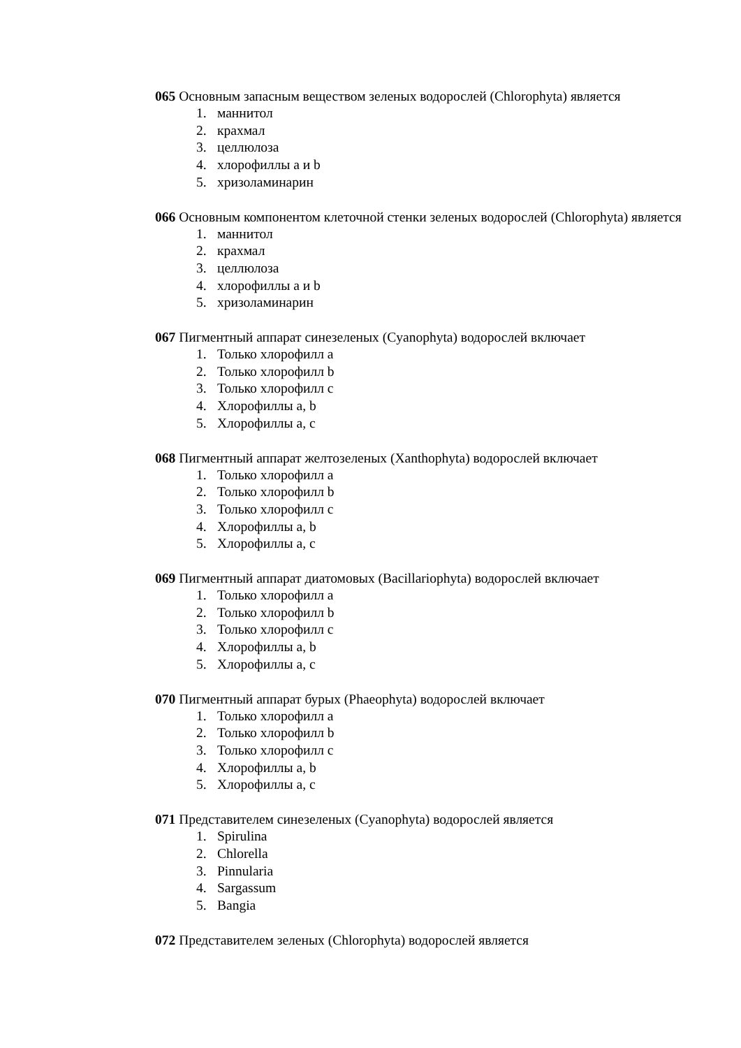065 Основным запасным веществом зеленых водорослей (Chlorophyta) является
1. маннитол
2. крахмал
3. целлюлоза
4. хлорофиллы а и b
5. хризоламинарин
066 Основным компонентом клеточной стенки зеленых водорослей (Chlorophyta) является
1. маннитол
2. крахмал
3. целлюлоза
4. хлорофиллы а и b
5. хризоламинарин
067 Пигментный аппарат синезеленых (Cyanophyta) водорослей включает
1. Только хлорофилл a
2. Только хлорофилл b
3. Только хлорофилл c
4. Хлорофиллы a, b
5. Хлорофиллы a, c
068 Пигментный аппарат желтозеленых (Xanthophyta) водорослей включает
1. Только хлорофилл a
2. Только хлорофилл b
3. Только хлорофилл c
4. Хлорофиллы a, b
5. Хлорофиллы a, c
069 Пигментный аппарат диатомовых (Bacillariophyta) водорослей включает
1. Только хлорофилл a
2. Только хлорофилл b
3. Только хлорофилл c
4. Хлорофиллы a, b
5. Хлорофиллы a, c
070 Пигментный аппарат бурых (Phaeophyta) водорослей включает
1. Только хлорофилл a
2. Только хлорофилл b
3. Только хлорофилл c
4. Хлорофиллы a, b
5. Хлорофиллы a, c
071 Представителем синезеленых (Cyanophyta) водорослей является
1. Spirulina
2. Chlorella
3. Pinnularia
4. Sargassum
5. Bangia
072 Представителем зеленых (Chlorophyta) водорослей является